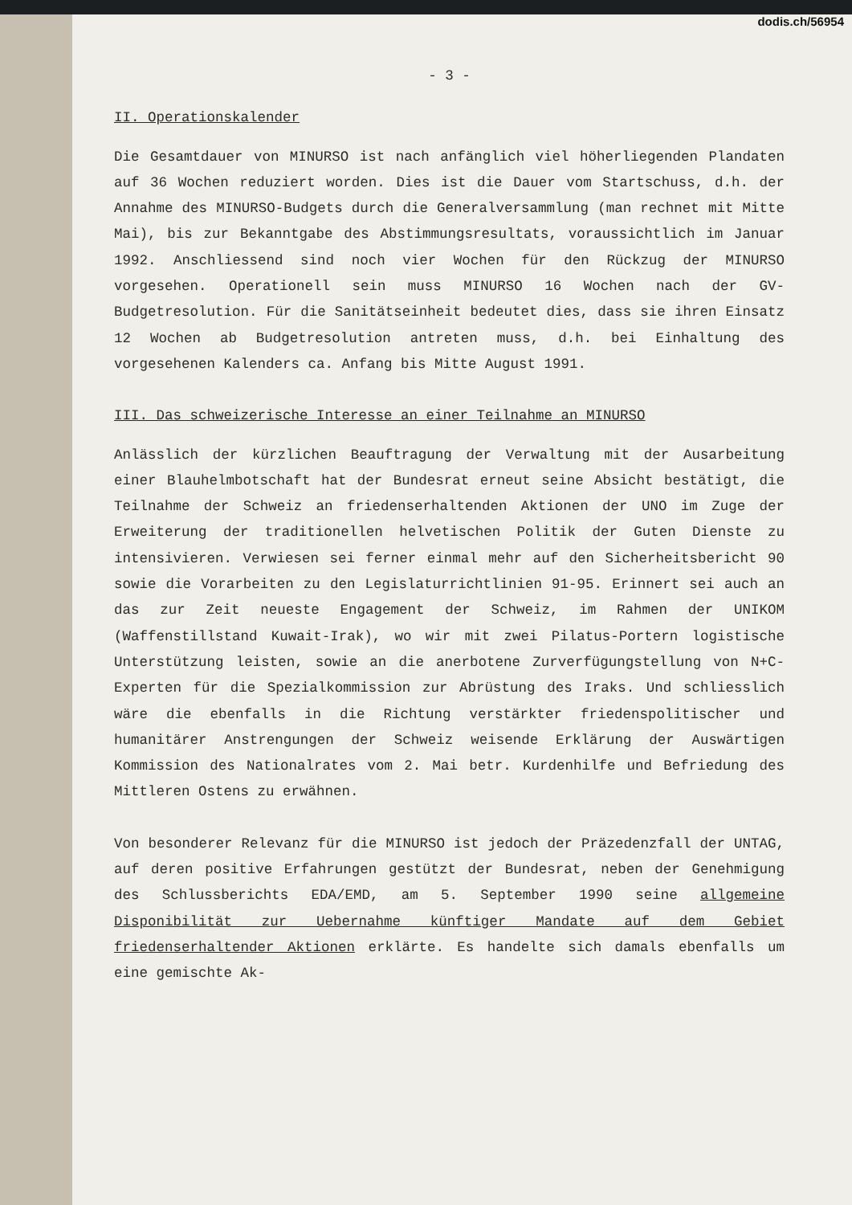dodis.ch/56954
- 3 -
II. Operationskalender
Die Gesamtdauer von MINURSO ist nach anfänglich viel höherliegenden Plandaten auf 36 Wochen reduziert worden. Dies ist die Dauer vom Startschuss, d.h. der Annahme des MINURSO-Budgets durch die Generalversammlung (man rechnet mit Mitte Mai), bis zur Bekanntgabe des Abstimmungsresultats, voraussichtlich im Januar 1992. Anschliessend sind noch vier Wochen für den Rückzug der MINURSO vorgesehen. Operationell sein muss MINURSO 16 Wochen nach der GV-Budgetresolution. Für die Sanitätseinheit bedeutet dies, dass sie ihren Einsatz 12 Wochen ab Budgetresolution antreten muss, d.h. bei Einhaltung des vorgesehenen Kalenders ca. Anfang bis Mitte August 1991.
III. Das schweizerische Interesse an einer Teilnahme an MINURSO
Anlässlich der kürzlichen Beauftragung der Verwaltung mit der Ausarbeitung einer Blauhelmbotschaft hat der Bundesrat erneut seine Absicht bestätigt, die Teilnahme der Schweiz an friedenserhaltenden Aktionen der UNO im Zuge der Erweiterung der traditionellen helvetischen Politik der Guten Dienste zu intensivieren. Verwiesen sei ferner einmal mehr auf den Sicherheitsbericht 90 sowie die Vorarbeiten zu den Legislaturrichtlinien 91-95. Erinnert sei auch an das zur Zeit neueste Engagement der Schweiz, im Rahmen der UNIKOM (Waffenstillstand Kuwait-Irak), wo wir mit zwei Pilatus-Portern logistische Unterstützung leisten, sowie an die anerbotene Zurverfügungstellung von N+C-Experten für die Spezialkommission zur Abrüstung des Iraks. Und schliesslich wäre die ebenfalls in die Richtung verstärkter friedenspolitischer und humanitärer Anstrengungen der Schweiz weisende Erklärung der Auswärtigen Kommission des Nationalrates vom 2. Mai betr. Kurdenhilfe und Befriedung des Mittleren Ostens zu erwähnen.
Von besonderer Relevanz für die MINURSO ist jedoch der Präzedenzfall der UNTAG, auf deren positive Erfahrungen gestützt der Bundesrat, neben der Genehmigung des Schlussberichts EDA/EMD, am 5. September 1990 seine allgemeine Disponibilität zur Uebernahme künftiger Mandate auf dem Gebiet friedenserhaltender Aktionen erklärte. Es handelte sich damals ebenfalls um eine gemischte Ak-